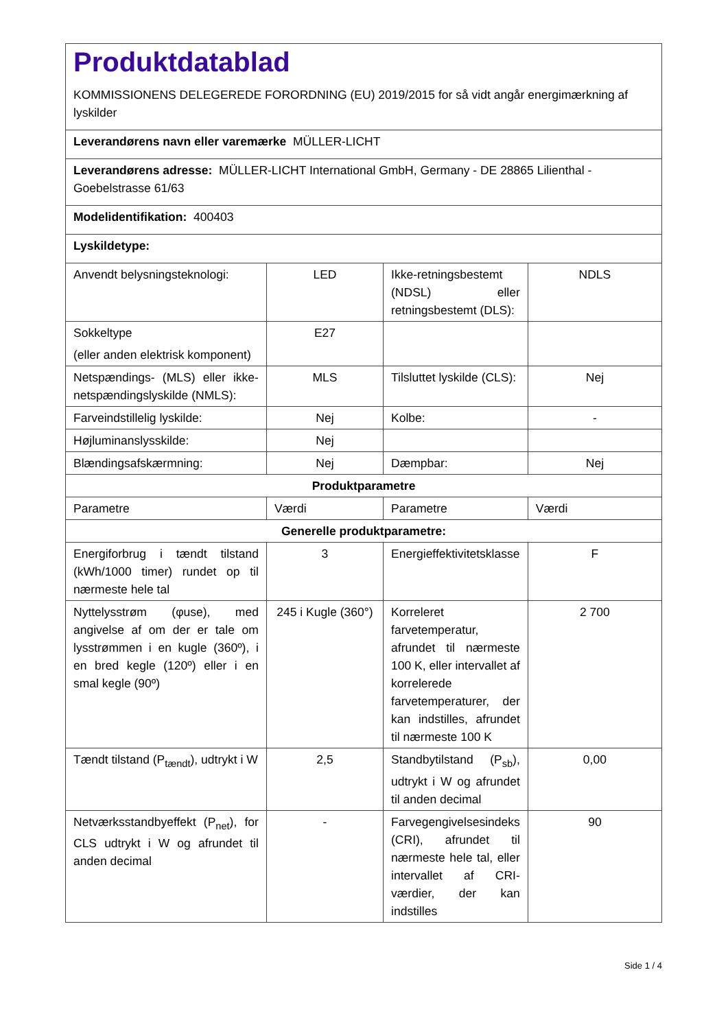| Produktdatablad KOMMISSIONENS DELEGEREDE FORORDNING (EU) 2019/2015 for så vidt angår energimærkning af lyskilder | | | |
| Leverandørens navn eller varemærke MÜLLER-LICHT | | | |
| Leverandørens adresse: MÜLLER-LICHT International GmbH, Germany - DE 28865 Lilienthal - Goebelstrasse 61/63 | | | |
| Modelidentifikation: 400403 | | | |
| Lyskildetype: | | | |
| Anvendt belysningsteknologi: | LED | Ikke-retningsbestemt (NDSL) eller retningsbestemt (DLS): | NDLS |
| Sokkeltype (eller anden elektrisk komponent) | E27 | | |
| Netspændings- (MLS) eller ikke-netspændingslyskilde (NMLS): | MLS | Tilsluttet lyskilde (CLS): | Nej |
| Farveindstillelig lyskilde: | Nej | Kolbe: | - |
| Højluminanslysskilde: | Nej | | |
| Blændingsafskærmning: | Nej | Dæmpbar: | Nej |
| Produktparametre | | | |
| Parametre | Værdi | Parametre | Værdi |
| Generelle produktparametre: | | | |
| Energiforbrug i tændt tilstand (kWh/1000 timer) rundet op til nærmeste hele tal | 3 | Energieffektivitetsklasse | F |
| Nyttelysstrøm (φuse), med angivelse af om der er tale om lysstrømmen i en kugle (360º), i en bred kegle (120º) eller i en smal kegle (90º) | 245 i Kugle (360°) | Korreleret farvetemperatur, afrundet til nærmeste 100 K, eller intervallet af korrelerede farvetemperaturer, der kan indstilles, afrundet til nærmeste 100 K | 2 700 |
| Tændt tilstand (P<sub>tændt</sub>), udtrykt i W | 2,5 | Standbytilstand (P<sub>sb</sub>), udtrykt i W og afrundet til anden decimal | 0,00 |
| Netværksstandbyeffekt (P<sub>net</sub>), for CLS udtrykt i W og afrundet til anden decimal | - | Farvegengivelsesindeks (CRI), afrundet til nærmeste hele tal, eller intervallet af CRI-værdier, der kan indstilles | 90 |
Side 1 / 4